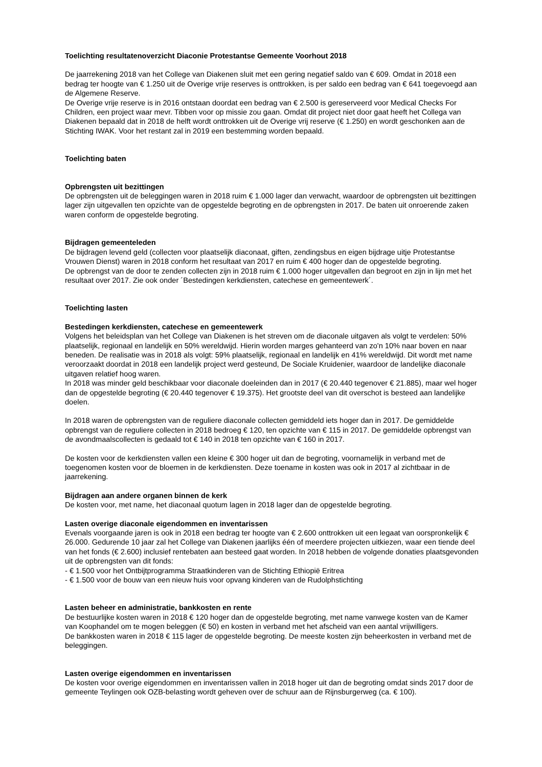Toelichting resultatenoverzicht Diaconie Protestantse Gemeente Voorhout 2018
De jaarrekening 2018 van het College van Diakenen sluit met een gering negatief saldo van € 609. Omdat in 2018 een bedrag ter hoogte van € 1.250 uit de Overige vrije reserves is onttrokken, is per saldo een bedrag van € 641 toegevoegd aan de Algemene Reserve.
De Overige vrije reserve is in 2016 ontstaan doordat een bedrag van € 2.500 is gereserveerd voor Medical Checks For Children, een project waar mevr. Tibben voor op missie zou gaan. Omdat dit project niet door gaat heeft het Collega van Diakenen bepaald dat in 2018 de helft wordt onttrokken uit de Overige vrij reserve (€ 1.250) en wordt geschonken aan de Stichting IWAK. Voor het restant zal in 2019 een bestemming worden bepaald.
Toelichting baten
Opbrengsten uit bezittingen
De opbrengsten uit de beleggingen waren in 2018 ruim € 1.000 lager dan verwacht, waardoor de opbrengsten uit bezittingen lager zijn uitgevallen ten opzichte van de opgestelde begroting en de opbrengsten in 2017. De baten uit onroerende zaken waren conform de opgestelde begroting.
Bijdragen gemeenteleden
De bijdragen levend geld (collecten voor plaatselijk diaconaat, giften, zendingsbus en eigen bijdrage uitje Protestantse Vrouwen Dienst) waren in 2018 conform het resultaat van 2017 en ruim € 400 hoger dan de opgestelde begroting.
De opbrengst van de door te zenden collecten zijn in 2018 ruim € 1.000 hoger uitgevallen dan begroot en zijn in lijn met het resultaat over 2017. Zie ook onder ´Bestedingen kerkdiensten, catechese en gemeentewerk´.
Toelichting lasten
Bestedingen kerkdiensten, catechese en gemeentewerk
Volgens het beleidsplan van het College van Diakenen is het streven om de diaconale uitgaven als volgt te verdelen: 50% plaatselijk, regionaal en landelijk en 50% wereldwijd. Hierin worden marges gehanteerd van zo'n 10% naar boven en naar beneden. De realisatie was in 2018 als volgt: 59% plaatselijk, regionaal en landelijk en 41% wereldwijd. Dit wordt met name veroorzaakt doordat in 2018 een landelijk project werd gesteund, De Sociale Kruidenier, waardoor de landelijke diaconale uitgaven relatief hoog waren.
In 2018 was minder geld beschikbaar voor diaconale doeleinden dan in 2017 (€ 20.440 tegenover € 21.885), maar wel hoger dan de opgestelde begroting (€ 20.440 tegenover € 19.375). Het grootste deel van dit overschot is besteed aan landelijke doelen.
In 2018 waren de opbrengsten van de reguliere diaconale collecten gemiddeld iets hoger dan in 2017. De gemiddelde opbrengst van de reguliere collecten in 2018 bedroeg € 120, ten opzichte van € 115 in 2017. De gemiddelde opbrengst van de avondmaalscollecten is gedaald tot € 140 in 2018 ten opzichte van € 160 in 2017.
De kosten voor de kerkdiensten vallen een kleine € 300 hoger uit dan de begroting, voornamelijk in verband met de toegenomen kosten voor de bloemen in de kerkdiensten. Deze toename in kosten was ook in 2017 al zichtbaar in de jaarrekening.
Bijdragen aan andere organen binnen de kerk
De kosten voor, met name, het diaconaal quotum lagen in 2018 lager dan de opgestelde begroting.
Lasten overige diaconale eigendommen en inventarissen
Evenals voorgaande jaren is ook in 2018 een bedrag ter hoogte van € 2.600 onttrokken uit een legaat van oorspronkelijk € 26.000. Gedurende 10 jaar zal het College van Diakenen jaarlijks één of meerdere projecten uitkiezen, waar een tiende deel van het fonds (€ 2.600) inclusief rentebaten aan besteed gaat worden. In 2018 hebben de volgende donaties plaatsgevonden uit de opbrengsten van dit fonds:
- € 1.500 voor het Ontbijtprogramma Straatkinderen van de Stichting Ethiopië Eritrea
- € 1.500 voor de bouw van een nieuw huis voor opvang kinderen van de Rudolphstichting
Lasten beheer en administratie, bankkosten en rente
De bestuurlijke kosten waren in 2018 € 120 hoger dan de opgestelde begroting, met name vanwege kosten van de Kamer van Koophandel om te mogen beleggen (€ 50) en kosten in verband met het afscheid van een aantal vrijwilligers.
De bankkosten waren in 2018 € 115 lager de opgestelde begroting. De meeste kosten zijn beheerkosten in verband met de beleggingen.
Lasten overige eigendommen en inventarissen
De kosten voor overige eigendommen en inventarissen vallen in 2018 hoger uit dan de begroting omdat sinds 2017 door de gemeente Teylingen ook OZB-belasting wordt geheven over de schuur aan de Rijnsburgerweg (ca. € 100).